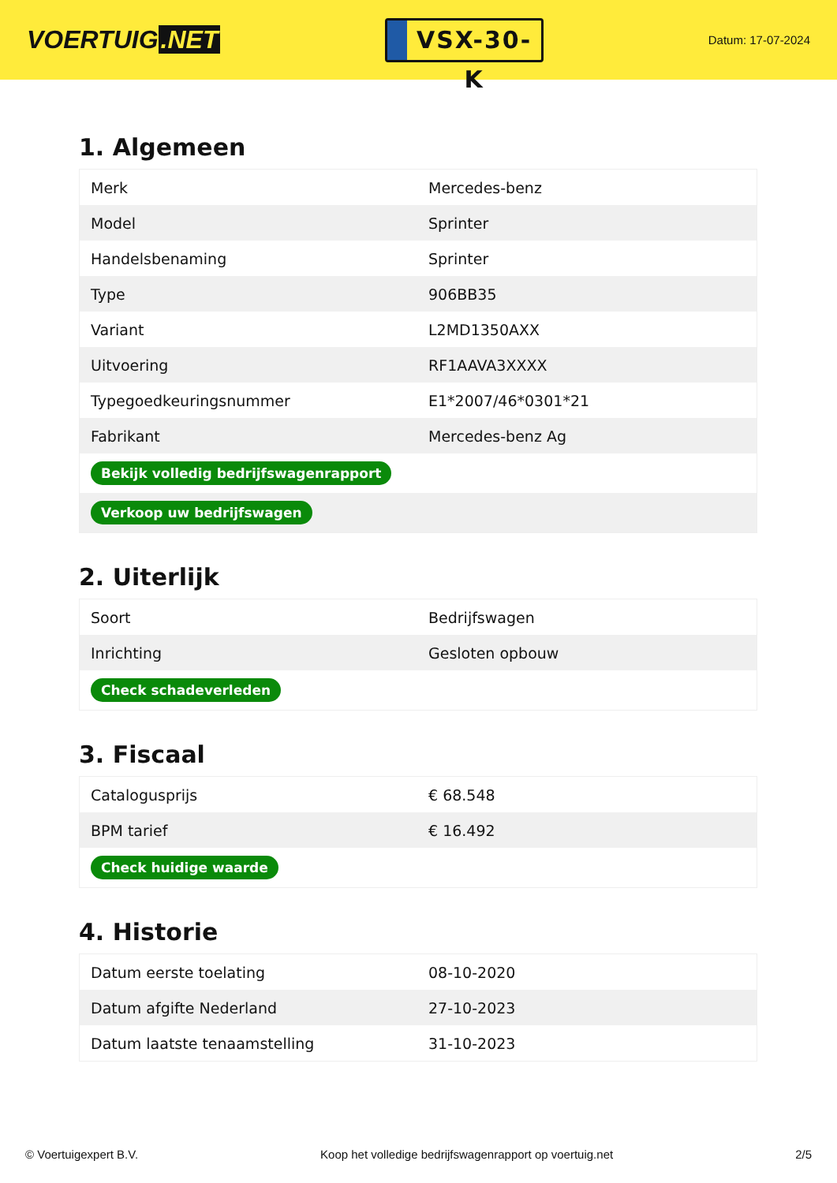VOERTUIG.NET
VSX-30-K
Datum: 17-07-2024
1. Algemeen
| Merk | Mercedes-benz |
| Model | Sprinter |
| Handelsbenaming | Sprinter |
| Type | 906BB35 |
| Variant | L2MD1350AXX |
| Uitvoering | RF1AAVA3XXXX |
| Typegoedkeuringsnummer | E1*2007/46*0301*21 |
| Fabrikant | Mercedes-benz Ag |
| Bekijk volledig bedrijfswagenrapport | |
| Verkoop uw bedrijfswagen | |
2. Uiterlijk
| Soort | Bedrijfswagen |
| Inrichting | Gesloten opbouw |
| Check schadeverleden | |
3. Fiscaal
| Catalogusprijs | € 68.548 |
| BPM tarief | € 16.492 |
| Check huidige waarde | |
4. Historie
| Datum eerste toelating | 08-10-2020 |
| Datum afgifte Nederland | 27-10-2023 |
| Datum laatste tenaamstelling | 31-10-2023 |
© Voertuigexpert B.V. Koop het volledige bedrijfswagenrapport op voertuig.net 2/5